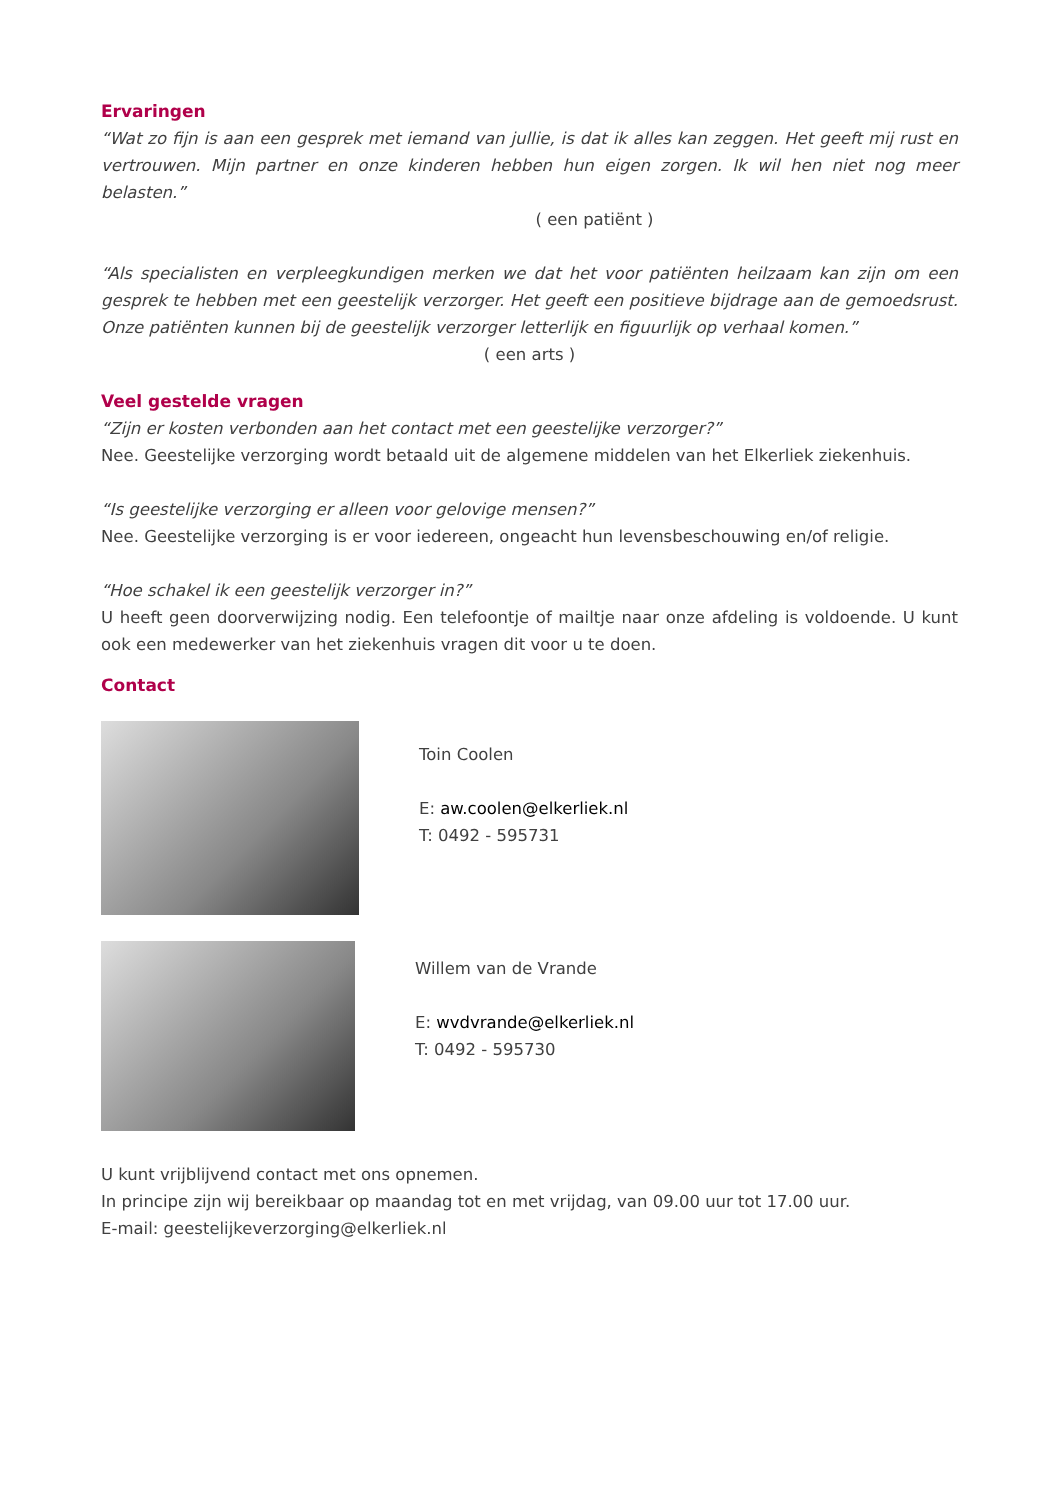Ervaringen
“Wat zo fijn is aan een gesprek met iemand van jullie, is dat ik alles kan zeggen. Het geeft mij rust en vertrouwen. Mijn partner en onze kinderen hebben hun eigen zorgen. Ik wil hen niet nog meer belasten.”
( een patiënt )
“Als specialisten en verpleegkundigen merken we dat het voor patiënten heilzaam kan zijn om een gesprek te hebben met een geestelijk verzorger. Het geeft een positieve bijdrage aan de gemoedsrust. Onze patiënten kunnen bij de geestelijk verzorger letterlijk en figuurlijk op verhaal komen.”
( een arts )
Veel gestelde vragen
“Zijn er kosten verbonden aan het contact met een geestelijke verzorger?”
Nee. Geestelijke verzorging wordt betaald uit de algemene middelen van het Elkerliek ziekenhuis.
“Is geestelijke verzorging er alleen voor gelovige mensen?”
Nee. Geestelijke verzorging is er voor iedereen, ongeacht hun levensbeschouwing en/of religie.
“Hoe schakel ik een geestelijk verzorger in?”
U heeft geen doorverwijzing nodig. Een telefoontje of mailtje naar onze afdeling is voldoende. U kunt ook een medewerker van het ziekenhuis vragen dit voor u te doen.
Contact
Toin Coolen
E: aw.coolen@elkerliek.nl
T: 0492 - 595731
Willem van de Vrande
E: wvdvrande@elkerliek.nl
T: 0492 - 595730
U kunt vrijblijvend contact met ons opnemen.
In principe zijn wij bereikbaar op maandag tot en met vrijdag, van 09.00 uur tot 17.00 uur.
E-mail: geestelijkeverzorging@elkerliek.nl